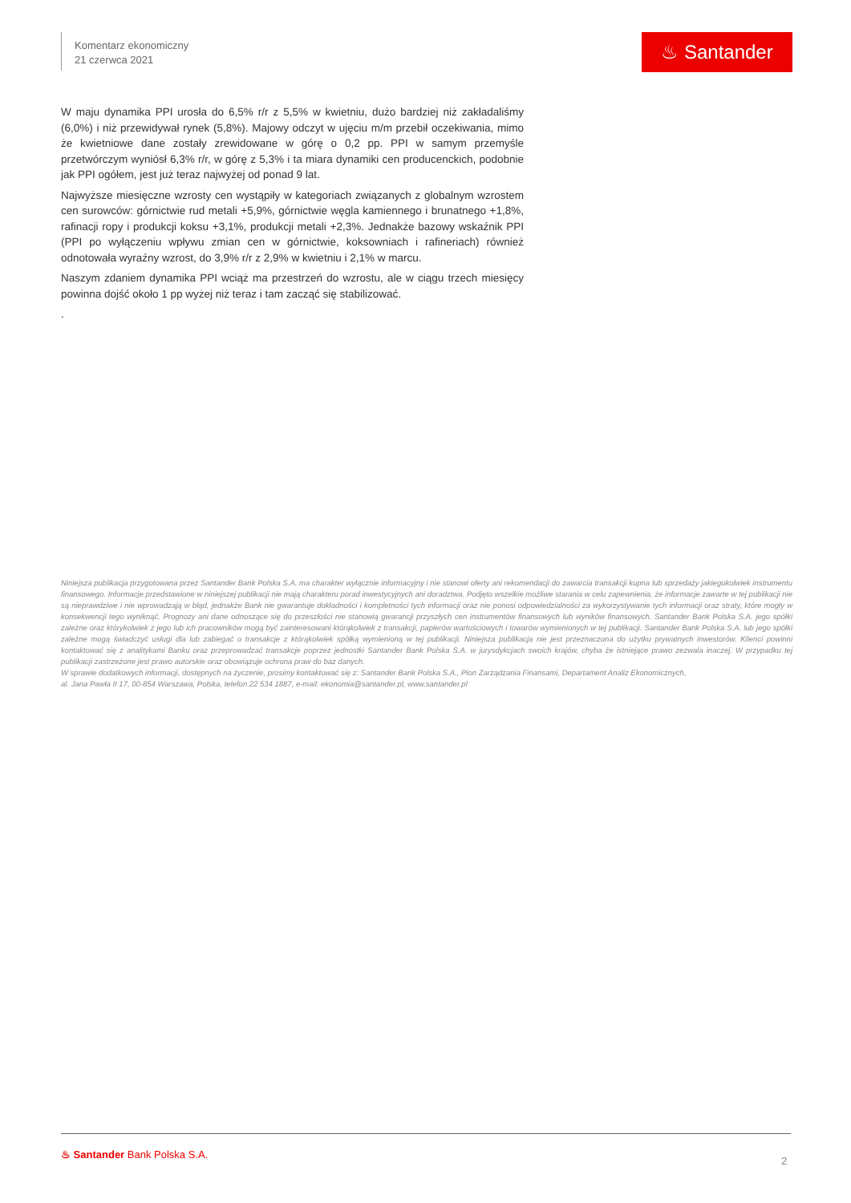Komentarz ekonomiczny
21 czerwca 2021
♨ Santander
W maju dynamika PPI urosła do 6,5% r/r z 5,5% w kwietniu, dużo bardziej niż zakładaliśmy (6,0%) i niż przewidywał rynek (5,8%). Majowy odczyt w ujęciu m/m przebił oczekiwania, mimo że kwietniowe dane zostały zrewidowane w górę o 0,2 pp. PPI w samym przemyśle przetwórczym wyniósł 6,3% r/r, w górę z 5,3% i ta miara dynamiki cen producenckich, podobnie jak PPI ogółem, jest już teraz najwyżej od ponad 9 lat.
Najwyższe miesięczne wzrosty cen wystąpiły w kategoriach związanych z globalnym wzrostem cen surowców: górnictwie rud metali +5,9%, górnictwie węgla kamiennego i brunatnego +1,8%, rafinacji ropy i produkcji koksu +3,1%, produkcji metali +2,3%. Jednakże bazowy wskaźnik PPI (PPI po wyłączeniu wpływu zmian cen w górnictwie, koksowniach i rafineriach) również odnotowała wyraźny wzrost, do 3,9% r/r z 2,9% w kwietniu i 2,1% w marcu.
Naszym zdaniem dynamika PPI wciąż ma przestrzeń do wzrostu, ale w ciągu trzech miesięcy powinna dojść około 1 pp wyżej niż teraz i tam zacząć się stabilizować.
.
Niniejsza publikacja przygotowana przez Santander Bank Polska S.A. ma charakter wyłącznie informacyjny i nie stanowi oferty ani rekomendacji do zawarcia transakcji kupna lub sprzedaży jakiegokolwiek instrumentu finansowego. Informacje przedstawione w niniejszej publikacji nie mają charakteru porad inwestycyjnych ani doradztwa. Podjęto wszelkie możliwe starania w celu zapewnienia, że informacje zawarte w tej publikacji nie są nieprawdziwe i nie wprowadzają w błąd, jednakże Bank nie gwarantuje dokładności i kompletności tych informacji oraz nie ponosi odpowiedzialności za wykorzystywanie tych informacji oraz straty, które mogły w konsekwencji tego wyniknąć. Prognozy ani dane odnoszące się do przeszłości nie stanowią gwarancji przyszłych cen instrumentów finansowych lub wyników finansowych. Santander Bank Polska S.A. jego spółki zależne oraz którykolwiek z jego lub ich pracowników mogą być zainteresowani którąkolwiek z transakcji, papierów wartościowych i towarów wymienionych w tej publikacji. Santander Bank Polska S.A. lub jego spółki zależne mogą świadczyć usługi dla lub zabiegać o transakcje z którąkolwiek spółką wymienioną w tej publikacji. Niniejsza publikacja nie jest przeznaczona do użytku prywatnych inwestorów. Klienci powinni kontaktować się z analitykami Banku oraz przeprowadzać transakcje poprzez jednostki Santander Bank Polska S.A. w jurysdykcjach swoich krajów, chyba że istniejące prawo zezwala inaczej. W przypadku tej publikacji zastrzeżone jest prawo autorskie oraz obowiązuje ochrona praw do baz danych.
W sprawie dodatkowych informacji, dostępnych na życzenie, prosimy kontaktować się z: Santander Bank Polska S.A., Pion Zarządzania Finansami, Departament Analiz Ekonomicznych,
al. Jana Pawła II 17, 00-854 Warszawa, Polska, telefon 22 534 1887, e-mail: ekonomia@santander.pl, www.santander.pl
♨ Santander Bank Polska S.A.
2